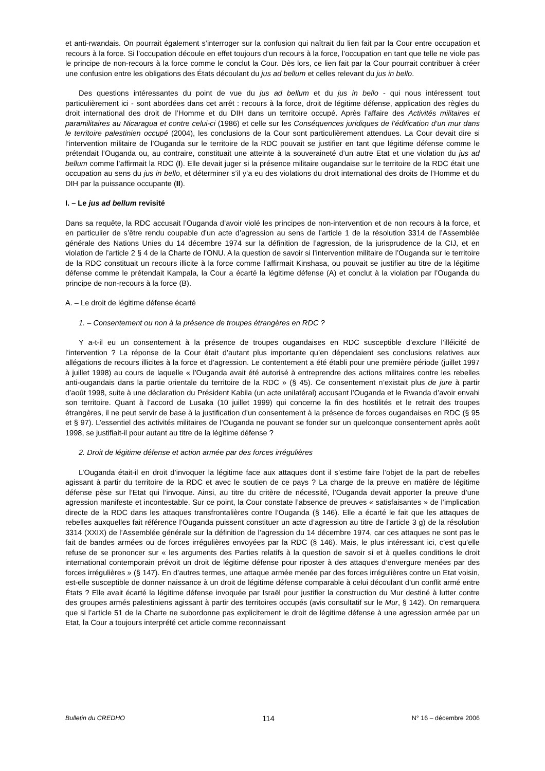et anti-rwandais. On pourrait également s’interroger sur la confusion qui naîtrait du lien fait par la Cour entre occupation et recours à la force. Si l’occupation découle en effet toujours d’un recours à la force, l’occupation en tant que telle ne viole pas le principe de non-recours à la force comme le conclut la Cour. Dès lors, ce lien fait par la Cour pourrait contribuer à créer une confusion entre les obligations des États découlant du jus ad bellum et celles relevant du jus in bello.
Des questions intéressantes du point de vue du jus ad bellum et du jus in bello - qui nous intéressent tout particulièrement ici - sont abordées dans cet arrêt : recours à la force, droit de légitime défense, application des règles du droit international des droit de l’Homme et du DIH dans un territoire occupé. Après l’affaire des Activités militaires et paramilitaires au Nicaragua et contre celui-ci (1986) et celle sur les Conséquences juridiques de l’édification d’un mur dans le territoire palestinien occupé (2004), les conclusions de la Cour sont particulièrement attendues. La Cour devait dire si l’intervention militaire de l’Ouganda sur le territoire de la RDC pouvait se justifier en tant que légitime défense comme le prétendait l’Ouganda ou, au contraire, constituait une atteinte à la souveraineté d’un autre Etat et une violation du jus ad bellum comme l’affirmait la RDC (I). Elle devait juger si la présence militaire ougandaise sur le territoire de la RDC était une occupation au sens du jus in bello, et déterminer s’il y’a eu des violations du droit international des droits de l’Homme et du DIH par la puissance occupante (II).
I. – Le jus ad bellum revisité
Dans sa requête, la RDC accusait l’Ouganda d’avoir violé les principes de non-intervention et de non recours à la force, et en particulier de s’être rendu coupable d’un acte d’agression au sens de l’article 1 de la résolution 3314 de l’Assemblée générale des Nations Unies du 14 décembre 1974 sur la définition de l’agression, de la jurisprudence de la CIJ, et en violation de l’article 2 § 4 de la Charte de l’ONU. A la question de savoir si l’intervention militaire de l’Ouganda sur le territoire de la RDC constituait un recours illicite à la force comme l’affirmait Kinshasa, ou pouvait se justifier au titre de la légitime défense comme le prétendait Kampala, la Cour a écarté la légitime défense (A) et conclut à la violation par l’Ouganda du principe de non-recours à la force (B).
A. – Le droit de légitime défense écarté
1. – Consentement ou non à la présence de troupes étrangères en RDC ?
Y a-t-il eu un consentement à la présence de troupes ougandaises en RDC susceptible d’exclure l’illéicité de l’intervention ? La réponse de la Cour était d’autant plus importante qu’en dépendaient ses conclusions relatives aux allégations de recours illicites à la force et d’agression. Le contentement a été établi pour une première période (juillet 1997 à juillet 1998) au cours de laquelle « l’Ouganda avait été autorisé à entreprendre des actions militaires contre les rebelles anti-ougandais dans la partie orientale du territoire de la RDC » (§ 45). Ce consentement n’existait plus de jure à partir d’août 1998, suite à une déclaration du Président Kabila (un acte unilatéral) accusant l’Ouganda et le Rwanda d’avoir envahi son territoire. Quant à l’accord de Lusaka (10 juillet 1999) qui concerne la fin des hostilités et le retrait des troupes étrangères, il ne peut servir de base à la justification d’un consentement à la présence de forces ougandaises en RDC (§ 95 et § 97). L’essentiel des activités militaires de l’Ouganda ne pouvant se fonder sur un quelconque consentement après août 1998, se justifiait-il pour autant au titre de la légitime défense ?
2. Droit de légitime défense et action armée par des forces irrégulières
L’Ouganda était-il en droit d’invoquer la légitime face aux attaques dont il s’estime faire l’objet de la part de rebelles agissant à partir du territoire de la RDC et avec le soutien de ce pays ? La charge de la preuve en matière de légitime défense pèse sur l’Etat qui l’invoque. Ainsi, au titre du critère de nécessité, l’Ouganda devait apporter la preuve d’une agression manifeste et incontestable. Sur ce point, la Cour constate l’absence de preuves « satisfaisantes » de l’implication directe de la RDC dans les attaques transfrontalières contre l’Ouganda (§ 146). Elle a écarté le fait que les attaques de rebelles auxquelles fait référence l’Ouganda puissent constituer un acte d’agression au titre de l’article 3 g) de la résolution 3314 (XXIX) de l’Assemblée générale sur la définition de l’agression du 14 décembre 1974, car ces attaques ne sont pas le fait de bandes armées ou de forces irrégulières envoyées par la RDC (§ 146). Mais, le plus intéressant ici, c’est qu’elle refuse de se prononcer sur « les arguments des Parties relatifs à la question de savoir si et à quelles conditions le droit international contemporain prévoit un droit de légitime défense pour riposter à des attaques d’envergure menées par des forces irrégulières » (§ 147). En d’autres termes, une attaque armée menée par des forces irrégulières contre un Etat voisin, est-elle susceptible de donner naissance à un droit de légitime défense comparable à celui découlant d’un conflit armé entre États ? Elle avait écarté la légitime défense invoquée par Israël pour justifier la construction du Mur destiné à lutter contre des groupes armés palestiniens agissant à partir des territoires occupés (avis consultatif sur le Mur, § 142). On remarquera que si l’article 51 de la Charte ne subordonne pas explicitement le droit de légitime défense à une agression armée par un Etat, la Cour a toujours interprété cet article comme reconnaissant
Bulletin du CREDHO 114 N° 16 – décembre 2006